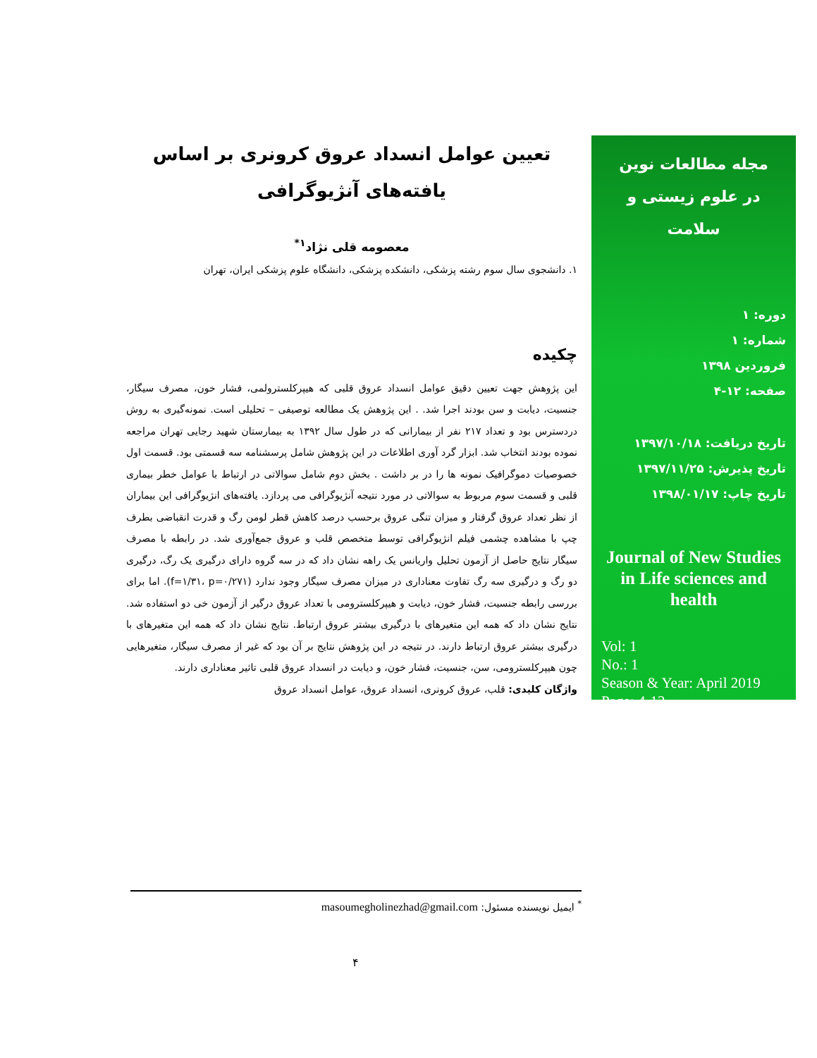مجله مطالعات نوین
در علوم زیستی و سلامت
دوره: ۱
شماره: ۱
فروردین ۱۳۹۸
صفحه: ۱۲-۴
تاریخ دریافت: ۱۳۹۷/۱۰/۱۸
تاریخ پذیرش: ۱۳۹۷/۱۱/۲۵
تاریخ چاپ: ۱۳۹۸/۰۱/۱۷
Journal of New Studies in Life sciences and health
Vol: 1
No.: 1
Season & Year: April 2019
Page: 4-12
تعیین عوامل انسداد عروق کرونری بر اساس یافته‌های آنژیوگرافی
معصومه قلی نژاد<sup>۱*</sup>
۱. دانشجوی سال سوم رشته پزشکی، دانشکده پزشکی، دانشگاه علوم پزشکی ایران، تهران
چکیده
این پژوهش جهت تعیین دقیق عوامل انسداد عروق قلبی که هیپرکلسترولمی، فشار خون، مصرف سیگار، جنسیت، دیابت و سن بودند اجرا شد. . این پژوهش یک مطالعه توصیفی – تحلیلی است. نمونه‌گیری به روش دردسترس بود و تعداد ۲۱۷ نفر از بیمارانی که در طول سال ۱۳۹۲ به بیمارستان شهید رجایی تهران مراجعه نموده بودند انتخاب شد. ابزار گرد آوری اطلاعات در این پژوهش شامل پرسشنامه سه قسمتی بود. قسمت اول خصوصیات دموگرافیک نمونه ها را در بر داشت . بخش دوم شامل سوالاتی در ارتباط با عوامل خطر بیماری قلبی و قسمت سوم مربوط به سوالاتی در مورد نتیجه آنژیوگرافی می پردازد. یافته‌های انژیوگرافی این بیماران از نظر تعداد عروق گرفتار و میزان تنگی عروق برحسب درصد کاهش قطر لومن رگ و قدرت انقباضی بطرف چپ با مشاهده چشمی فیلم انژیوگرافی توسط متخصص قلب و عروق جمع‌آوری شد. در رابطه با مصرف سیگار نتایج حاصل از آزمون تحلیل واریانس یک راهه نشان داد که در سه گروه دارای درگیری یک رگ، درگیری دو رگ و درگیری سه رگ تفاوت معناداری در میزان مصرف سیگار وجود ندارد (f=۱/۳۱، p=۰/۲۷۱). اما برای بررسی رابطه جنسیت، فشار خون، دیابت و هیپرکلسترومی با تعداد عروق درگیر از آزمون خی دو استفاده شد. نتایج نشان داد که همه این متغیرهای با درگیری بیشتر عروق ارتباط. نتایج نشان داد که همه این متغیرهای با درگیری بیشتر عروق ارتباط دارند. در نتیجه در این پژوهش نتایج بر آن بود که غیر از مصرف سیگار، متغیرهایی چون هیپرکلسترومی، سن، جنسیت، فشار خون، و دیابت در انسداد عروق قلبی تاثیر معناداری دارند.
واژگان کلیدی: قلب، عروق کرونری، انسداد عروق، عوامل انسداد عروق
<sup>*</sup> ایمیل نویسنده مسئول: masoumegholinezhad@gmail.com
۴